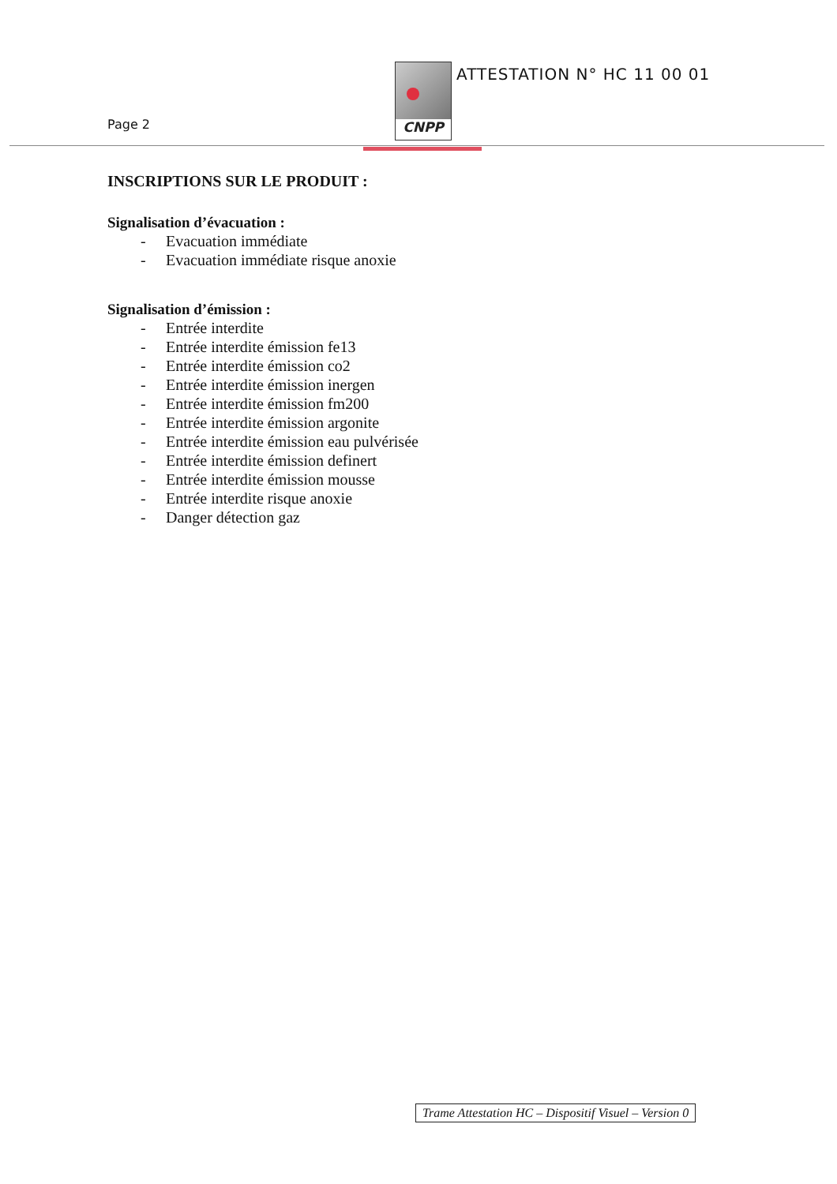Page 2
CNPP ATTESTATION N° HC 11 00 01
INSCRIPTIONS SUR LE PRODUIT :
Signalisation d’évacuation :
- Evacuation immédiate
- Evacuation immédiate risque anoxie
Signalisation d’émission :
- Entrée interdite
- Entrée interdite émission fe13
- Entrée interdite émission co2
- Entrée interdite émission inergen
- Entrée interdite émission fm200
- Entrée interdite émission argonite
- Entrée interdite émission eau pulvérisée
- Entrée interdite émission definert
- Entrée interdite émission mousse
- Entrée interdite risque anoxie
- Danger détection gaz
Trame Attestation HC – Dispositif Visuel – Version 0